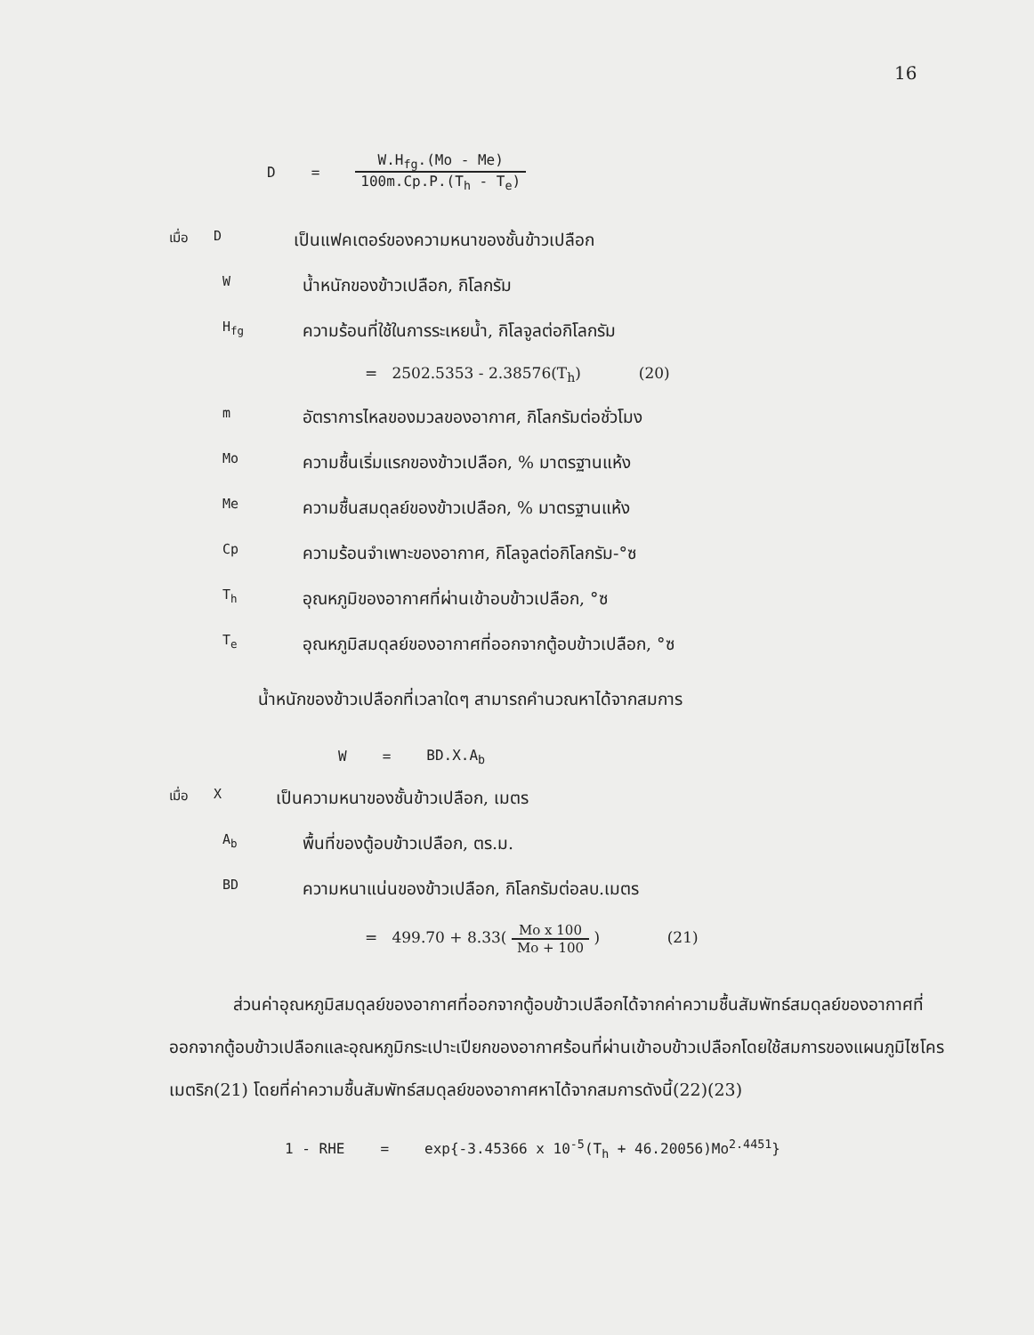16
D = W.H<sub>fg</sub>.(Mo - Me) 100m.Cp.P.(T<sub>h</sub> - T<sub>e</sub>)
เมื่อ D เป็นแฟคเตอร์ของความหนาของชั้นข้าวเปลือก
Wน้ำหนักของข้าวเปลือก, กิโลกรัม
H<sub>fg</sub> ความร้อนที่ใช้ในการระเหยน้ำ, กิโลจูลต่อกิโลกรัม
= 2502.5353 - 2.38576(T<sub>h</sub>) (20)
mอัตราการไหลของมวลของอากาศ, กิโลกรัมต่อชั่วโมง
Mo ความชื้นเริ่มแรกของข้าวเปลือก, % มาตรฐานแห้ง
Me ความชื้นสมดุลย์ของข้าวเปลือก, % มาตรฐานแห้ง
Cp ความร้อนจำเพาะของอากาศ, กิโลจูลต่อกิโลกรัม-°ซ
T<sub>h</sub> อุณหภูมิของอากาศที่ผ่านเข้าอบข้าวเปลือก, °ซ
T<sub>e</sub> อุณหภูมิสมดุลย์ของอากาศที่ออกจากตู้อบข้าวเปลือก, °ซ
น้ำหนักของข้าวเปลือกที่เวลาใดๆ สามารถคำนวณหาได้จากสมการ
W = BD.X.A<sub>b</sub>
เมื่อ X เป็นความหนาของชั้นข้าวเปลือก, เมตร
A<sub>b</sub> พื้นที่ของตู้อบข้าวเปลือก, ตร.ม.
BD ความหนาแน่นของข้าวเปลือก, กิโลกรัมต่อลบ.เมตร
= 499.70 + 8.33( Mo x 100 Mo + 100 ) (21)
ส่วนค่าอุณหภูมิสมดุลย์ของอากาศที่ออกจากตู้อบข้าวเปลือกได้จากค่าความชื้นสัมพัทธ์สมดุลย์ของอากาศที่ออกจากตู้อบข้าวเปลือกและอุณหภูมิกระเปาะเปียกของอากาศร้อนที่ผ่านเข้าอบข้าวเปลือกโดยใช้สมการของแผนภูมิไซโครเมตริก(21) โดยที่ค่าความชื้นสัมพัทธ์สมดุลย์ของอากาศหาได้จากสมการดังนี้(22)(23)
1 - RHE = exp{-3.45366 x 10<sup>-5</sup>(T<sub>h</sub> + 46.20056)Mo<sup>2.4451</sup>}